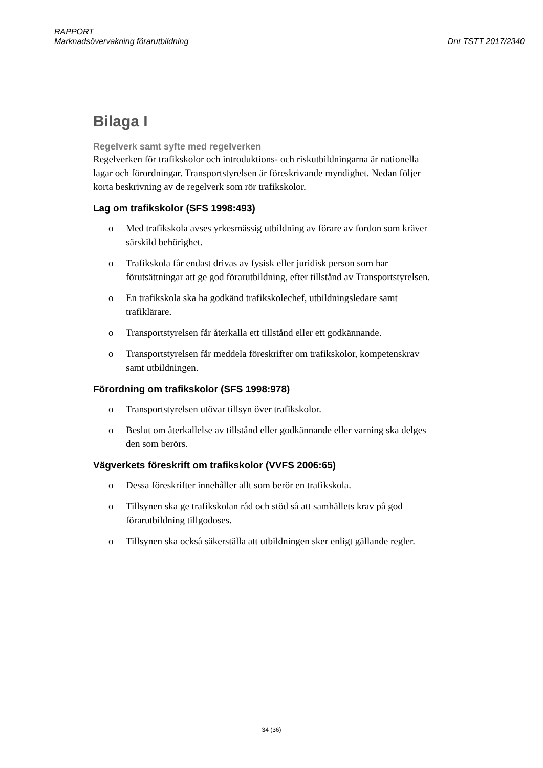RAPPORT
Marknadsövervakning förarutbildning Dnr TSTT 2017/2340
Bilaga I
Regelverk samt syfte med regelverken
Regelverken för trafikskolor och introduktions- och riskutbildningarna är nationella lagar och förordningar. Transportstyrelsen är föreskrivande myndighet. Nedan följer korta beskrivning av de regelverk som rör trafikskolor.
Lag om trafikskolor (SFS 1998:493)
o Med trafikskola avses yrkesmässig utbildning av förare av fordon som kräver särskild behörighet.
o Trafikskola får endast drivas av fysisk eller juridisk person som har förutsättningar att ge god förarutbildning, efter tillstånd av Transportstyrelsen.
o En trafikskola ska ha godkänd trafikskolechef, utbildningsledare samt trafiklärare.
o Transportstyrelsen får återkalla ett tillstånd eller ett godkännande.
o Transportstyrelsen får meddela föreskrifter om trafikskolor, kompetenskrav samt utbildningen.
Förordning om trafikskolor (SFS 1998:978)
o Transportstyrelsen utövar tillsyn över trafikskolor.
o Beslut om återkallelse av tillstånd eller godkännande eller varning ska delges den som berörs.
Vägverkets föreskrift om trafikskolor (VVFS 2006:65)
o Dessa föreskrifter innehåller allt som berör en trafikskola.
o Tillsynen ska ge trafikskolan råd och stöd så att samhällets krav på god förarutbildning tillgodoses.
o Tillsynen ska också säkerställa att utbildningen sker enligt gällande regler.
34 (36)